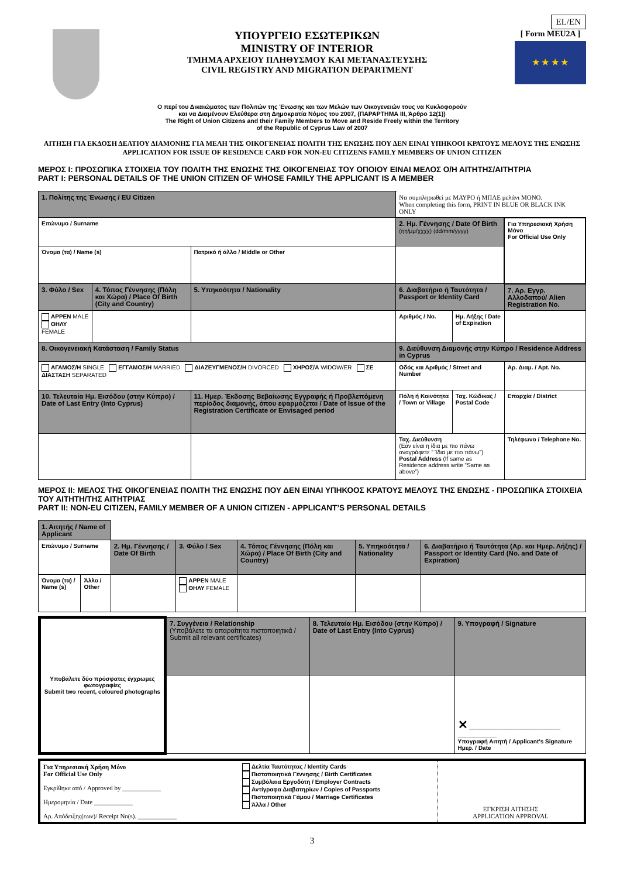EL/EN
ΥΠΟΥΡΓΕΙΟ ΕΣΩΤΕΡΙΚΩΝ
MINISTRY OF INTERIOR
ΤΜΗΜΑ ΑΡΧΕΙΟΥ ΠΛΗΘΥΣΜΟΥ ΚΑΙ ΜΕΤΑΝΑΣΤΕΥΣΗΣ
CIVIL REGISTRY AND MIGRATION DEPARTMENT
[ Form MEU2A ]
★ ★ ★ ★
Ο περί του Δικαιώματος των Πολιτών της Ένωσης και των Μελών των Οικογενειών τους να Κυκλοφορούν
και να Διαμένουν Ελεύθερα στη Δημοκρατία Νόμος του 2007, (ΠΑΡΑΡΤΗΜΑ ΙΙΙ, Άρθρο 12(1))
The Right of Union Citizens and their Family Members to Move and Reside Freely within the Territory
of the Republic of Cyprus Law of 2007
ΑΙΤΗΣΗ ΓΙΑ ΕΚΔΟΣΗ ΔΕΛΤΙΟΥ ΔΙΑΜΟΝΗΣ ΓΙΑ ΜΕΛΗ ΤΗΣ ΟΙΚΟΓΕΝΕΙΑΣ ΠΟΛΙΤΗ ΤΗΣ ΕΝΩΣΗΣ ΠΟΥ ΔΕΝ ΕΙΝΑΙ ΥΠΗΚΟΟΙ ΚΡΑΤΟΥΣ ΜΕΛΟΥΣ ΤΗΣ ΕΝΩΣΗΣ
APPLICATION FOR ISSUE OF RESIDENCE CARD FOR NON-EU CITIZENS FAMILY MEMBERS OF UNION CITIZEN
ΜΕΡΟΣ Ι: ΠΡΟΣΩΠΙΚΑ ΣΤΟΙΧΕΙΑ ΤΟΥ ΠΟΛΙΤΗ ΤΗΣ ΕΝΩΣΗΣ ΤΗΣ ΟΙΚΟΓΕΝΕΙΑΣ ΤΟΥ ΟΠΟΙΟΥ ΕΙΝΑΙ ΜΕΛΟΣ Ο/Η ΑΙΤΗΤΗΣ/ΑΙΤΗΤΡΙΑ
PART I: PERSONAL DETAILS OF THE UNION CITIZEN OF WHOSE FAMILY THE APPLICANT IS A MEMBER
| 1. Πολίτης της Ένωσης / EU Citizen | | | Να συμπληρωθεί με ΜΑΥΡΟ ή ΜΠΛΕ μελάνι ΜΟΝΟ. When completing this form, PRINT IN BLUE OR BLACK INK ONLY | | |
| Επώνυμο / Surname | | | 2. Ημ. Γέννησης / Date Of Birth (ηη/μμ/χχχχ) (dd/mm/yyyy) | | Για Υπηρεσιακή Χρήση Μόνο For Official Use Only |
| Όνομα (τα) / Name (s) | | Πατρικό ή άλλο / Middle or Other | | | |
| 3. Φύλο / Sex | 4. Τόπος Γέννησης (Πόλη και Χώρα) / Place Of Birth (City and Country) | 5. Υπηκοότητα / Nationality | 6. Διαβατήριο ή Ταυτότητα / Passport or Identity Card | | 7. Αρ. Εγγρ. Αλλοδαπού/ Alien Registration No. |
| ΑΡΡΕΝ MALE ΘΗΛΥ FEMALE | | | Αριθμός / No. | Ημ. Λήξης / Date of Expiration | |
| 8. Οικογενειακή Κατάσταση / Family Status | | | 9. Διεύθυνση Διαμονής στην Κύπρο / Residence Address in Cyprus | | |
| ΑΓΑΜΟΣ/Η SINGLE ΕΓΓΑΜΟΣ/Η MARRIED ΔΙΑΖΕΥΓΜΕΝΟΣ/Η DIVORCED ΧΗΡΟΣ/Α WIDOW/ER ΣΕ ΔΙΑΣΤΑΣΗ SEPARATED | | | Οδός και Αριθμός / Street and Number | | Αρ. Διαμ. / Apt. No. |
| 10. Τελευταία Ημ. Εισόδου (στην Κύπρο) / Date of Last Entry (Into Cyprus) | | 11. Ημερ. Έκδοσης Βεβαίωσης Εγγραφής ή Προβλεπόμενη περίοδος διαμονής, όπου εφαρμόζεται / Date of Issue of the Registration Certificate or Envisaged period | Πόλη ή Κοινότητα / Town or Village | Ταχ. Κώδικας / Postal Code | Επαρχία / District |
| | | | Ταχ. Διεύθυνση (Εάν είναι η ίδια με πιο πάνω αναγράφετε “ Ίδια με πιο πάνω”) Postal Address (If same as Residence address write “Same as above”) | | Τηλέφωνο / Telephone No. |
ΜΕΡΟΣ ΙΙ: ΜΕΛΟΣ ΤΗΣ ΟΙΚΟΓΕΝΕΙΑΣ ΠΟΛΙΤΗ ΤΗΣ ΕΝΩΣΗΣ ΠΟΥ ΔΕΝ ΕΙΝΑΙ ΥΠΗΚΟΟΣ ΚΡΑΤΟΥΣ ΜΕΛΟΥΣ ΤΗΣ ΕΝΩΣΗΣ - ΠΡΟΣΩΠΙΚΑ ΣΤΟΙΧΕΙΑ ΤΟΥ ΑΙΤΗΤΗ/ΤΗΣ ΑΙΤΗΤΡΙΑΣ
PART II: NON-EU CITIZEN, FAMILY MEMBER OF A UNION CITIZEN - APPLICANT’S PERSONAL DETAILS
| 1. Αιτητής / Name of Applicant | | | | | | |
| Επώνυμο / Surname | | 2. Ημ. Γέννησης / Date Of Birth | 3. Φύλο / Sex | 4. Τόπος Γέννησης (Πόλη και Χώρα) / Place Of Birth (City and Country) | 5. Υπηκοότητα / Nationality | 6. Διαβατήριο ή Ταυτότητα (Αρ. και Ημερ. Λήξης) / Passport or Identity Card (No. and Date of Expiration) |
| Όνομα (τα) / Name (s) | Άλλο / Other | | ΑΡΡΕΝ MALE ΘΗΛΥ FEMALE | | | |
| Υποβάλετε δύο πρόσφατες έγχρωμες φωτογραφίες Submit two recent, coloured photographs | 7. Συγγένεια / Relationship (Υποβάλετε τα απαραίτητα πιστοποιητικά / Submit all relevant certificates) | 8. Τελευταία Ημ. Εισόδου (στην Κύπρο) / Date of Last Entry (Into Cyprus) | 9. Υπογραφή / Signature |
| | | | ✕ ____________________________ ____________ Υπογραφή Αιτητή / Applicant’s Signature Ημερ. / Date |
| Για Υπηρεσιακή Χρήση Μόνο For Official Use Only Εγκρίθηκε από / Approved by ____________ Ημερομηνία / Date ____________ Αρ. Απόδειξης(εων)/ Receipt No(s). ____________ | Δελτία Ταυτότητας / Identity Cards Πιστοποιητικά Γέννησης / Birth Certificates Συμβόλαια Εργοδότη / Employer Contracts Αντίγραφα Διαβατηρίων / Copies of Passports Πιστοποιητικά Γάμου / Marriage Certificates Άλλα / Other | ΕΓΚΡΙΣΗ ΑΙΤΗΣΗΣ APPLICATION APPROVAL |
3